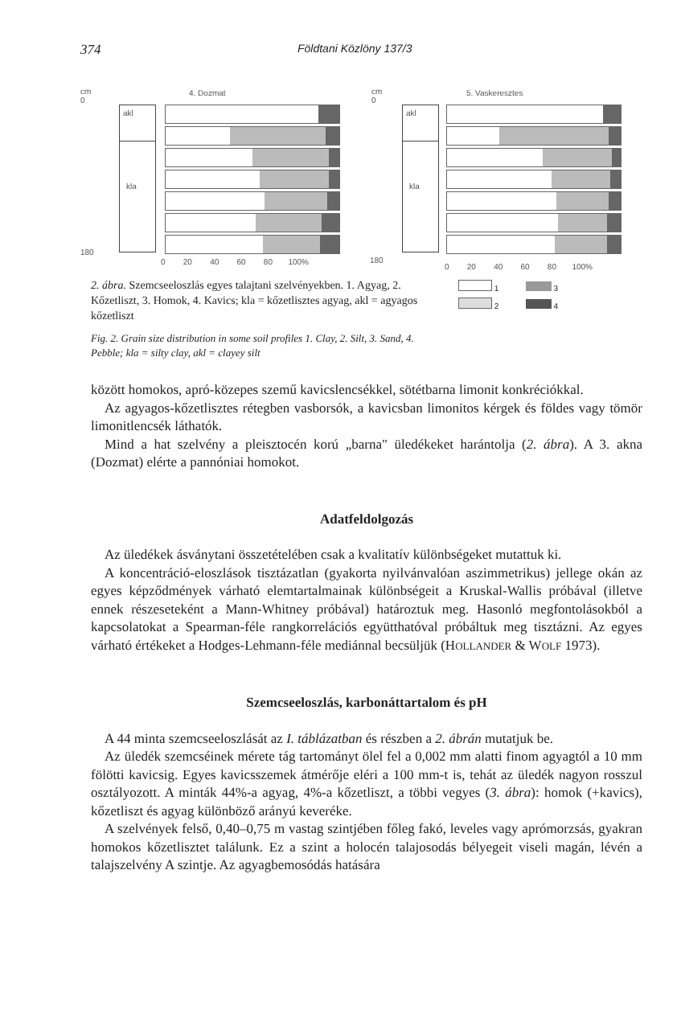374 Földtani Közlöny 137/3
cm
0
180
akl
kla
4. Dozmat
0 20 40 60 80 100%
cm
0
180
akl
kla
5. Vaskeresztes
0 20 40 60 80 100%
2. ábra. Szemcseeloszlás egyes talajtani szelvényekben. 1. Agyag, 2. Kőzetliszt, 3. Homok, 4. Kavics; kla = kőzetlisztes agyag, akl = agyagos kőzetliszt
1 3
2 4
Fig. 2. Grain size distribution in some soil profiles 1. Clay, 2. Silt, 3. Sand, 4. Pebble; kla = silty clay, akl = clayey silt
között homokos, apró-közepes szemű kavicslencsékkel, sötétbarna limonit konkréciókkal.
Az agyagos-kőzetlisztes rétegben vasborsók, a kavicsban limonitos kérgek és föl­des vagy tömör limonitlencsék láthatók.
Mind a hat szelvény a pleisztocén korú „barna" üledékeket harántolja (2. ábra). A 3. akna (Dozmat) elérte a pannóniai homokot.
Adatfeldolgozás
Az üledékek ásványtani összetételében csak a kvalitatív különbségeket mutattuk ki.
A koncentráció-eloszlások tisztázatlan (gyakorta nyilvánvalóan aszimmetrikus) jellege okán az egyes képződmények várható elemtartalmainak különbségeit a Kruskal-Wallis próbával (illetve ennek részeseteként a Mann-Whitney próbával) határoztuk meg. Hasonló megfontolásokból a kapcsolatokat a Spearman-féle rangkorrelációs együtthatóval próbáltuk meg tisztázni. Az egyes várható értékeket a Hodges-Lehmann-féle mediánnal becsüljük (HOLLANDER & WOLF 1973).
Szemcseeloszlás, karbonáttartalom és pH
A 44 minta szemcseeloszlását az I. táblázatban és részben a 2. ábrán mutatjuk be.
Az üledék szemcséinek mérete tág tartományt ölel fel a 0,002 mm alatti finom agyagtól a 10 mm fölötti kavicsig. Egyes kavicsszemek átmérője eléri a 100 mm-t is, tehát az üledék nagyon rosszul osztályozott. A minták 44%-a agyag, 4%-a kőzetliszt, a többi vegyes (3. ábra): homok (+kavics), kőzetliszt és agyag különböző arányú keveréke.
A szelvények felső, 0,40–0,75 m vastag szintjében főleg fakó, leveles vagy apró­morzsás, gyakran homokos kőzetlisztet találunk. Ez a szint a holocén talajosodás bélyegeit viseli magán, lévén a talajszelvény A szintje. Az agyagbemosódás hatására